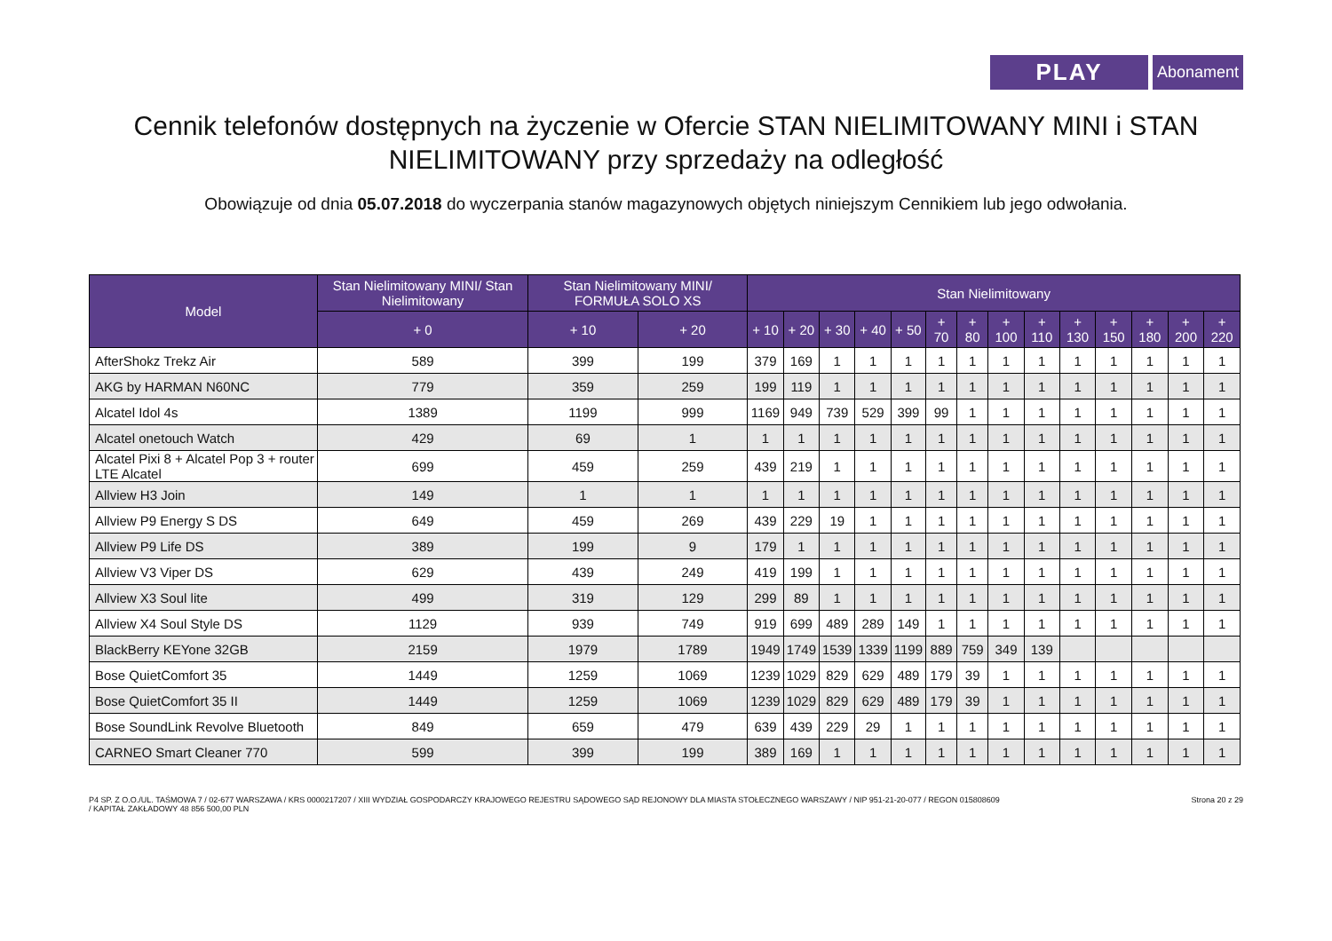PLAY
Abonament
Cennik telefonów dostępnych na życzenie w Ofercie STAN NIELIMITOWANY MINI i STAN NIELIMITOWANY przy sprzedaży na odległość
Obowiązuje od dnia 05.07.2018 do wyczerpania stanów magazynowych objętych niniejszym Cennikiem lub jego odwołania.
| Model | Stan Nielimitowany MINI/ Stan Nielimitowany | Stan Nielimitowany MINI/ FORMUŁA SOLO XS | | Stan Nielimitowany | | | | | | | | | | | | | |
| --- | --- | --- | --- | --- | --- | --- | --- | --- | --- | --- | --- | --- | --- | --- | --- | --- | --- |
| | + 0 | + 10 | + 20 | + 10 | + 20 | + 30 | + 40 | + 50 | + 70 | + 80 | + 100 | + 110 | + 130 | + 150 | + 180 | + 200 | + 220 |
| AfterShokz Trekz Air | 589 | 399 | 199 | 379 | 169 | 1 | 1 | 1 | 1 | 1 | 1 | 1 | 1 | 1 | 1 | 1 | 1 |
| AKG by HARMAN N60NC | 779 | 359 | 259 | 199 | 119 | 1 | 1 | 1 | 1 | 1 | 1 | 1 | 1 | 1 | 1 | 1 | 1 |
| Alcatel Idol 4s | 1389 | 1199 | 999 | 1169 | 949 | 739 | 529 | 399 | 99 | 1 | 1 | 1 | 1 | 1 | 1 | 1 | 1 |
| Alcatel onetouch Watch | 429 | 69 | 1 | 1 | 1 | 1 | 1 | 1 | 1 | 1 | 1 | 1 | 1 | 1 | 1 | 1 | 1 |
| Alcatel Pixi 8 + Alcatel Pop 3 + router LTE Alcatel | 699 | 459 | 259 | 439 | 219 | 1 | 1 | 1 | 1 | 1 | 1 | 1 | 1 | 1 | 1 | 1 | 1 |
| Allview H3 Join | 149 | 1 | 1 | 1 | 1 | 1 | 1 | 1 | 1 | 1 | 1 | 1 | 1 | 1 | 1 | 1 | 1 |
| Allview P9 Energy S DS | 649 | 459 | 269 | 439 | 229 | 19 | 1 | 1 | 1 | 1 | 1 | 1 | 1 | 1 | 1 | 1 | 1 |
| Allview P9 Life DS | 389 | 199 | 9 | 179 | 1 | 1 | 1 | 1 | 1 | 1 | 1 | 1 | 1 | 1 | 1 | 1 | 1 |
| Allview V3 Viper DS | 629 | 439 | 249 | 419 | 199 | 1 | 1 | 1 | 1 | 1 | 1 | 1 | 1 | 1 | 1 | 1 | 1 |
| Allview X3 Soul lite | 499 | 319 | 129 | 299 | 89 | 1 | 1 | 1 | 1 | 1 | 1 | 1 | 1 | 1 | 1 | 1 | 1 |
| Allview X4 Soul Style DS | 1129 | 939 | 749 | 919 | 699 | 489 | 289 | 149 | 1 | 1 | 1 | 1 | 1 | 1 | 1 | 1 | 1 |
| BlackBerry KEYone 32GB | 2159 | 1979 | 1789 | 1949 | 1749 | 1539 | 1339 | 1199 | 889 | 759 | 349 | 139 | | | | | |
| Bose QuietComfort 35 | 1449 | 1259 | 1069 | 1239 | 1029 | 829 | 629 | 489 | 179 | 39 | 1 | 1 | 1 | 1 | 1 | 1 | 1 |
| Bose QuietComfort 35 II | 1449 | 1259 | 1069 | 1239 | 1029 | 829 | 629 | 489 | 179 | 39 | 1 | 1 | 1 | 1 | 1 | 1 | 1 |
| Bose SoundLink Revolve Bluetooth | 849 | 659 | 479 | 639 | 439 | 229 | 29 | 1 | 1 | 1 | 1 | 1 | 1 | 1 | 1 | 1 | 1 |
| CARNEO Smart Cleaner 770 | 599 | 399 | 199 | 389 | 169 | 1 | 1 | 1 | 1 | 1 | 1 | 1 | 1 | 1 | 1 | 1 | 1 |
P4 SP. Z O.O./UL. TAŚMOWA 7 / 02-677 WARSZAWA / KRS 0000217207 / XIII WYDZIAŁ GOSPODARCZY KRAJOWEGO REJESTRU SĄDOWEGO SĄD REJONOWY DLA MIASTA STOŁECZNEGO WARSZAWY / NIP 951-21-20-077 / REGON 015808609
/ KAPITAŁ ZAKŁADOWY 48 856 500,00 PLN
Strona 20 z 29